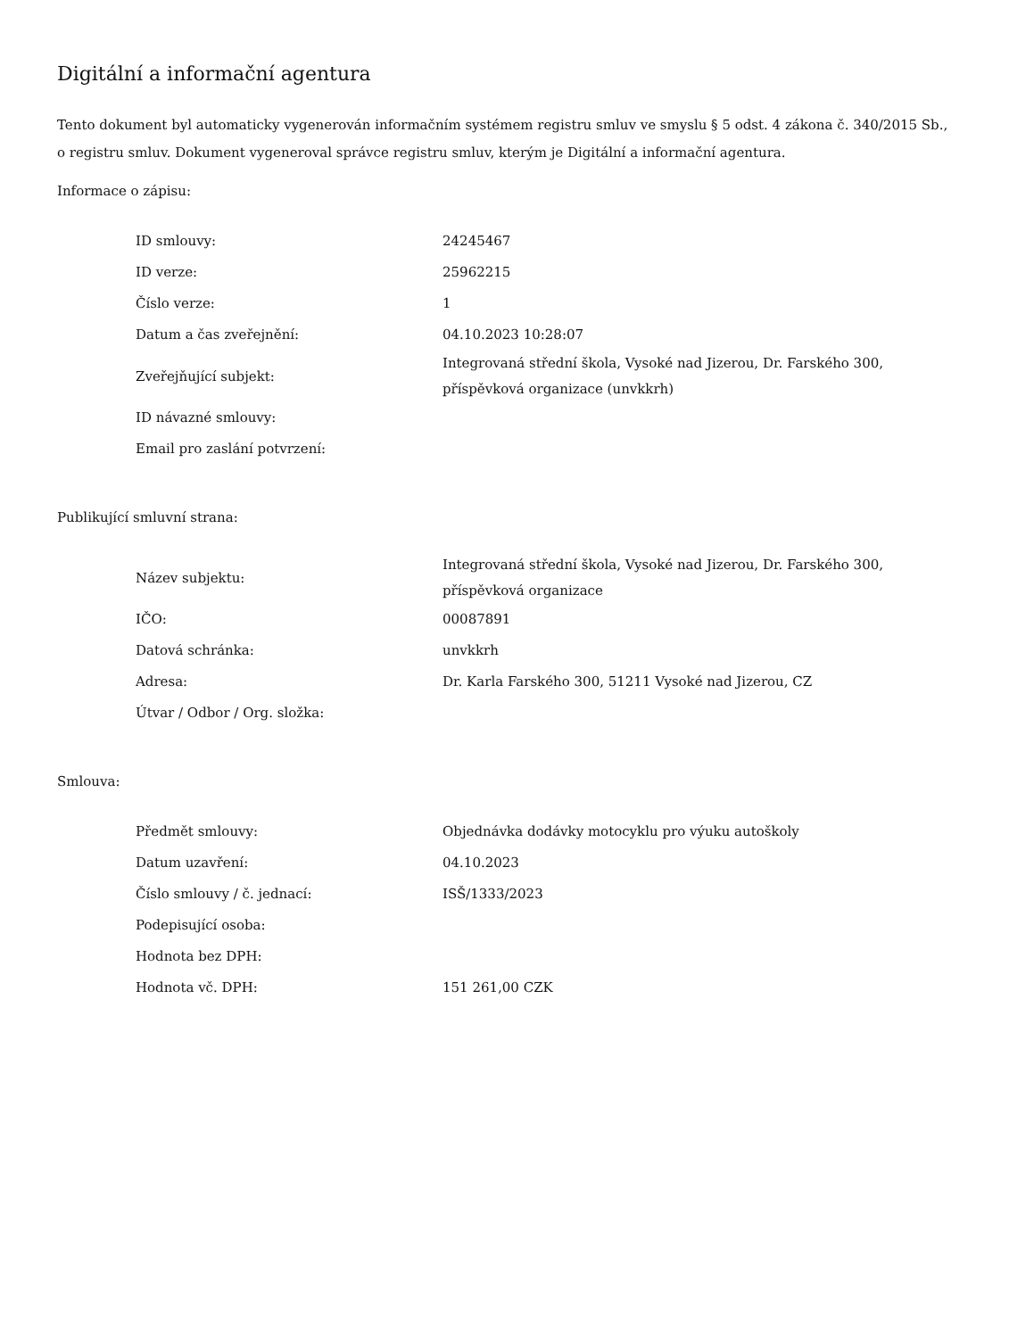Digitální a informační agentura
Tento dokument byl automaticky vygenerován informačním systémem registru smluv ve smyslu § 5 odst. 4 zákona č. 340/2015 Sb., o registru smluv. Dokument vygeneroval správce registru smluv, kterým je Digitální a informační agentura.
Informace o zápisu:
| ID smlouvy: | 24245467 |
| ID verze: | 25962215 |
| Číslo verze: | 1 |
| Datum a čas zveřejnění: | 04.10.2023 10:28:07 |
| Zveřejňující subjekt: | Integrovaná střední škola, Vysoké nad Jizerou, Dr. Farského 300, příspěvková organizace (unvkkrh) |
| ID návazné smlouvy: | |
| Email pro zaslání potvrzení: | |
Publikující smluvní strana:
| Název subjektu: | Integrovaná střední škola, Vysoké nad Jizerou, Dr. Farského 300, příspěvková organizace |
| IČO: | 00087891 |
| Datová schránka: | unvkkrh |
| Adresa: | Dr. Karla Farského 300, 51211 Vysoké nad Jizerou, CZ |
| Útvar / Odbor / Org. složka: | |
Smlouva:
| Předmět smlouvy: | Objednávka dodávky motocyklu pro výuku autoškoly |
| Datum uzavření: | 04.10.2023 |
| Číslo smlouvy / č. jednací: | ISŠ/1333/2023 |
| Podepisující osoba: | |
| Hodnota bez DPH: | |
| Hodnota vč. DPH: | 151 261,00 CZK |